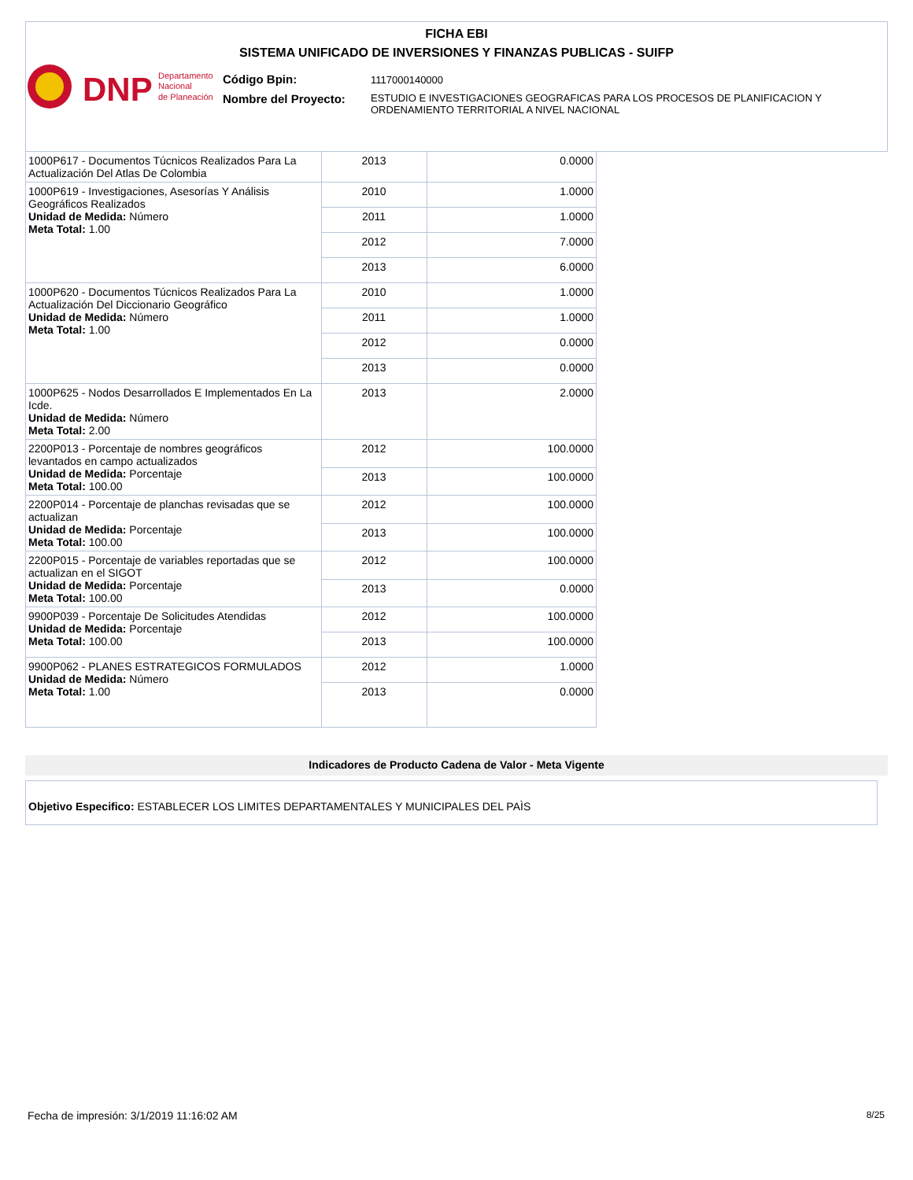FICHA EBI
SISTEMA UNIFICADO DE INVERSIONES Y FINANZAS PUBLICAS - SUIFP
DNP
Departamento
Nacional
de Planeación
Código Bpin: 1117000140000
Nombre del Proyecto:
ESTUDIO E INVESTIGACIONES GEOGRAFICAS PARA LOS PROCESOS DE PLANIFICACION Y ORDENAMIENTO TERRITORIAL A NIVEL NACIONAL
| 1000P617 - Documentos Túcnicos Realizados Para La Actualización Del Atlas De Colombia | 2013 | 0.0000 |
| 1000P619 - Investigaciones, Asesorías Y Análisis Geográficos Realizados Unidad de Medida: Número Meta Total: 1.00 | 2010 | 1.0000 |
| | 2011 | 1.0000 |
| | 2012 | 7.0000 |
| | 2013 | 6.0000 |
| 1000P620 - Documentos Túcnicos Realizados Para La Actualización Del Diccionario Geográfico Unidad de Medida: Número Meta Total: 1.00 | 2010 | 1.0000 |
| | 2011 | 1.0000 |
| | 2012 | 0.0000 |
| | 2013 | 0.0000 |
| 1000P625 - Nodos Desarrollados E Implementados En La Icde. Unidad de Medida: Número Meta Total: 2.00 | 2013 | 2.0000 |
| 2200P013 - Porcentaje de nombres geográficos levantados en campo actualizados Unidad de Medida: Porcentaje Meta Total: 100.00 | 2012 | 100.0000 |
| | 2013 | 100.0000 |
| 2200P014 - Porcentaje de planchas revisadas que se actualizan Unidad de Medida: Porcentaje Meta Total: 100.00 | 2012 | 100.0000 |
| | 2013 | 100.0000 |
| 2200P015 - Porcentaje de variables reportadas que se actualizan en el SIGOT Unidad de Medida: Porcentaje Meta Total: 100.00 | 2012 | 100.0000 |
| | 2013 | 0.0000 |
| 9900P039 - Porcentaje De Solicitudes Atendidas Unidad de Medida: Porcentaje Meta Total: 100.00 | 2012 | 100.0000 |
| | 2013 | 100.0000 |
| 9900P062 - PLANES ESTRATEGICOS FORMULADOS Unidad de Medida: Número Meta Total: 1.00 | 2012 | 1.0000 |
| | 2013 | 0.0000 |
Indicadores de Producto Cadena de Valor - Meta Vigente
Objetivo Especifico: ESTABLECER LOS LIMITES DEPARTAMENTALES Y MUNICIPALES DEL PAÌS
Fecha de impresión: 3/1/2019 11:16:02 AM
8/25